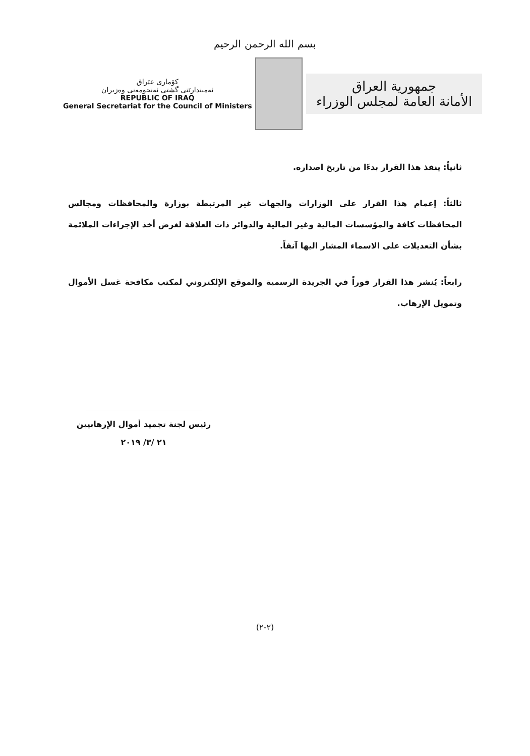بسم الله الرحمن الرحيم
كۆماری عێراق
ئەمیندارێتی گشتی ئەنجومەنی وەزیران
REPUBLIC OF IRAQ
General Secretariat for the Council of Ministers
جمهورية العراق
الأمانة العامة لمجلس الوزراء
ثانياً: ينفذ هذا القرار بدءًا من تاريخ اصداره.
ثالثاً: إعمام هذا القرار على الوزارات والجهات غير المرتبطة بوزارة والمحافظات ومجالس المحافظات كافة والمؤسسات المالية وغير المالية والدوائر ذات العلاقة لغرض أخذ الإجراءات الملائمة بشأن التعديلات على الاسماء المشار اليها آنفاً.
رابعاً: يُنشر هذا القرار فوراً في الجريدة الرسمية والموقع الإلكتروني لمكتب مكافحة غسل الأموال وتمويل الإرهاب.
رئيس لجنة تجميد أموال الإرهابيين
٢١ /٣/ ٢٠١٩
(٢-٢)